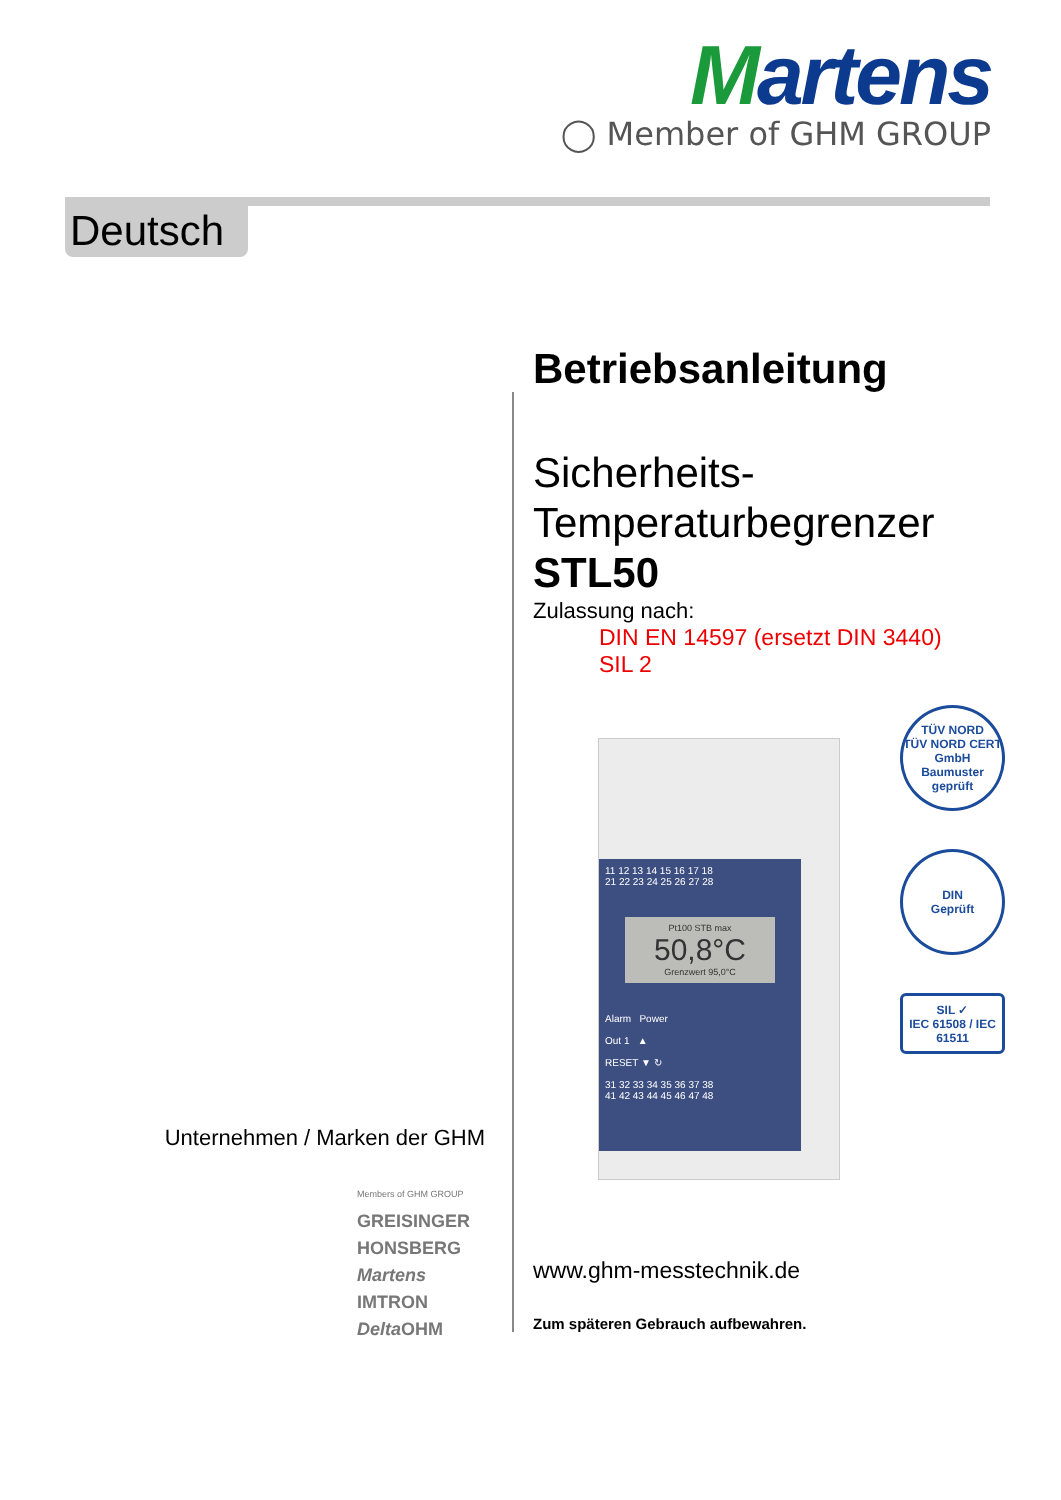Martens
◯ Member of GHM GROUP
Deutsch
Betriebsanleitung
Sicherheits-
Temperaturbegrenzer
STL50
Zulassung nach:
DIN EN 14597 (ersetzt DIN 3440)
SIL 2
11 12 13 14 15 16 17 18
21 22 23 24 25 26 27 28
Pt100 STB max
50,8°C
Grenzwert 95,0°C
Alarm Power
Out 1 ▲
RESET ▼ ↻
31 32 33 34 35 36 37 38
41 42 43 44 45 46 47 48
TÜV NORD
TÜV NORD CERT GmbH
Baumuster geprüft
DIN
Geprüft
SIL ✓
IEC 61508 / IEC 61511
Unternehmen / Marken der GHM
Members of GHM GROUP
GREISINGER
HONSBERG
Martens
IMTRON
Delta OHM
www.ghm-messtechnik.de
Zum späteren Gebrauch aufbewahren.